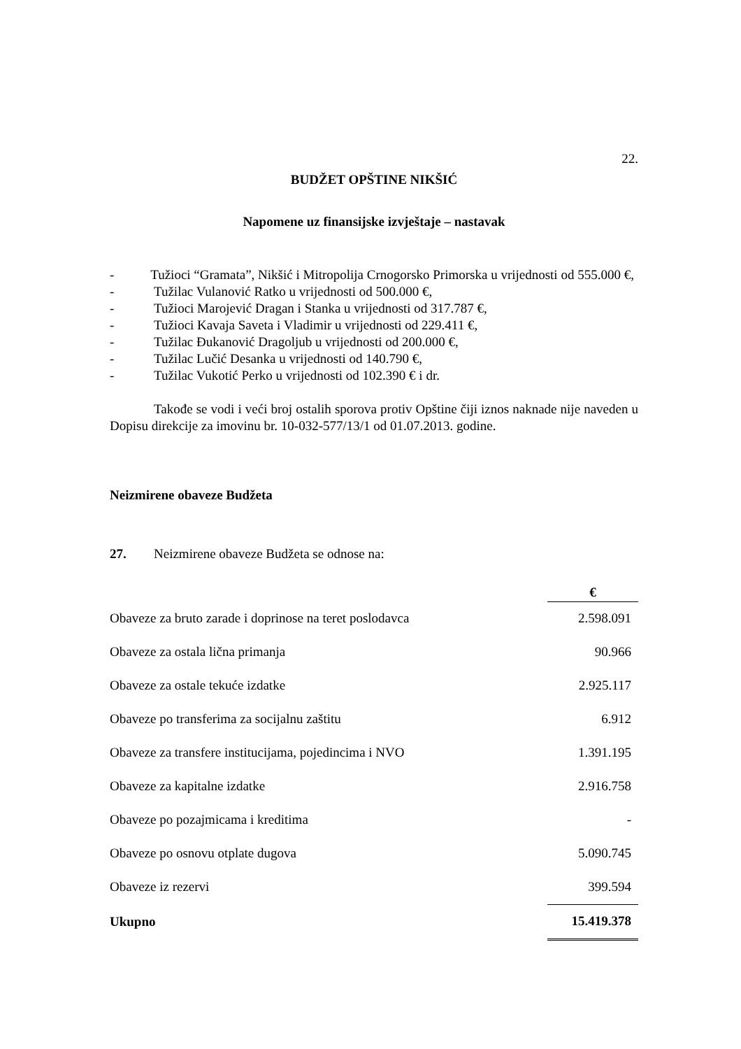22.
BUDŽET OPŠTINE NIKŠIĆ
Napomene uz finansijske izvještaje – nastavak
- Tužioci “Gramata”, Nikšić i Mitropolija Crnogorsko Primorska u vrijednosti od 555.000 €,
- Tužilac Vulanović Ratko u vrijednosti od 500.000 €,
- Tužioci Marojević Dragan i Stanka u vrijednosti od 317.787 €,
- Tužioci Kavaja Saveta i Vladimir u vrijednosti od 229.411 €,
- Tužilac Đukanović Dragoljub u vrijednosti od 200.000 €,
- Tužilac Lučić Desanka u vrijednosti od 140.790 €,
- Tužilac Vukotić Perko u vrijednosti od 102.390 € i dr.
Takođe se vodi i veći broj ostalih sporova protiv Opštine čiji iznos naknade nije naveden u Dopisu direkcije za imovinu br. 10-032-577/13/1 od 01.07.2013. godine.
Neizmirene obaveze Budžeta
27. Neizmirene obaveze Budžeta se odnose na:
| | € |
| --- | --- |
| Obaveze za bruto zarade i doprinose na teret poslodavca | 2.598.091 |
| Obaveze za ostala lična primanja | 90.966 |
| Obaveze za ostale tekuće izdatke | 2.925.117 |
| Obaveze po transferima za socijalnu zaštitu | 6.912 |
| Obaveze za transfere institucijama, pojedincima i NVO | 1.391.195 |
| Obaveze za kapitalne izdatke | 2.916.758 |
| Obaveze po pozajmicama i kreditima | - |
| Obaveze po osnovu otplate dugova | 5.090.745 |
| Obaveze iz rezervi | 399.594 |
| Ukupno | 15.419.378 |